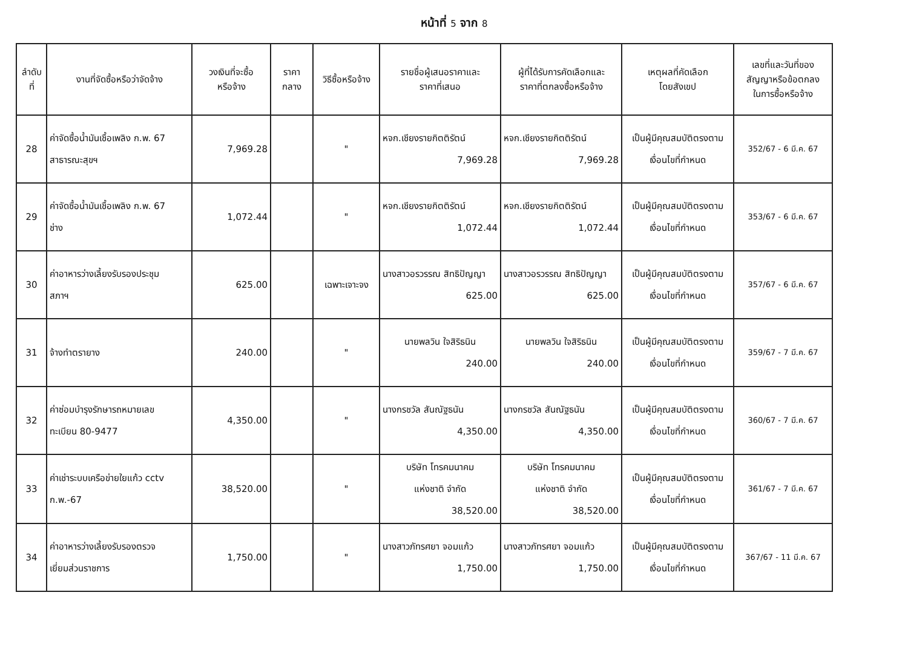หน้าที่ 5 จาก 8
| ลำดับ ที่ | งานที่จัดซื้อหรือว่าจัดจ้าง | วงเงินที่จะซื้อ หรือจ้าง | ราคา กลาง | วิธีซื้อหรือจ้าง | รายชื่อผู้เสนอราคาและ ราคาที่เสนอ | ผู้ที่ได้รับการคัดเลือกและ ราคาที่ตกลงซื้อหรือจ้าง | เหตุผลที่คัดเลือก โดยสังเขป | เลขที่และวันที่ของ สัญญาหรือข้อตกลง ในการซื้อหรือจ้าง |
| --- | --- | --- | --- | --- | --- | --- | --- | --- |
| 28 | ค่าจัดซื้อน้ำมันเชื้อเพลิง ก.พ. 67 สาธารณะสุขฯ | 7,969.28 | | " | หจก.เชียงรายกิตติรัตน์ 7,969.28 | หจก.เชียงรายกิตติรัตน์ 7,969.28 | เป็นผู้มีคุณสมบัติตรงตาม เงื่อนไขที่กำหนด | 352/67 - 6 มี.ค. 67 |
| 29 | ค่าจัดซื้อน้ำมันเชื้อเพลิง ก.พ. 67 ช่าง | 1,072.44 | | " | หจก.เชียงรายกิตติรัตน์ 1,072.44 | หจก.เชียงรายกิตติรัตน์ 1,072.44 | เป็นผู้มีคุณสมบัติตรงตาม เงื่อนไขที่กำหนด | 353/67 - 6 มี.ค. 67 |
| 30 | ค่าอาหารว่างเลี้ยงรับรองประชุม สภาฯ | 625.00 | | เฉพาะเจาะจง | นางสาวอรวรรณ สิทธิปัญญา 625.00 | นางสาวอรวรรณ สิทธิปัญญา 625.00 | เป็นผู้มีคุณสมบัติตรงตาม เงื่อนไขที่กำหนด | 357/67 - 6 มี.ค. 67 |
| 31 | จ้างทำตรายาง | 240.00 | | " | นายพลวิน ใจสิริธนิน 240.00 | นายพลวิน ใจสิริธนิน 240.00 | เป็นผู้มีคุณสมบัติตรงตาม เงื่อนไขที่กำหนด | 359/67 - 7 มี.ค. 67 |
| 32 | ค่าซ่อมบำรุงรักษารถหมายเลข ทะเบียน 80-9477 | 4,350.00 | | " | นางกรชวัล สันณัฐธนัน 4,350.00 | นางกรชวัล สันณัฐธนัน 4,350.00 | เป็นผู้มีคุณสมบัติตรงตาม เงื่อนไขที่กำหนด | 360/67 - 7 มี.ค. 67 |
| 33 | ค่าเช่าระบบเครือข่ายใยแก้ว cctv ก.พ.-67 | 38,520.00 | | " | บริษัท โทรคมนาคม แห่งชาติ จำกัด 38,520.00 | บริษัท โทรคมนาคม แห่งชาติ จำกัด 38,520.00 | เป็นผู้มีคุณสมบัติตรงตาม เงื่อนไขที่กำหนด | 361/67 - 7 มี.ค. 67 |
| 34 | ค่าอาหารว่างเลี้ยงรับรองตรวจ เยี่ยมส่วนราชการ | 1,750.00 | | " | นางสาวภัทรศยา จอมแก้ว 1,750.00 | นางสาวภัทรศยา จอมแก้ว 1,750.00 | เป็นผู้มีคุณสมบัติตรงตาม เงื่อนไขที่กำหนด | 367/67 - 11 มี.ค. 67 |